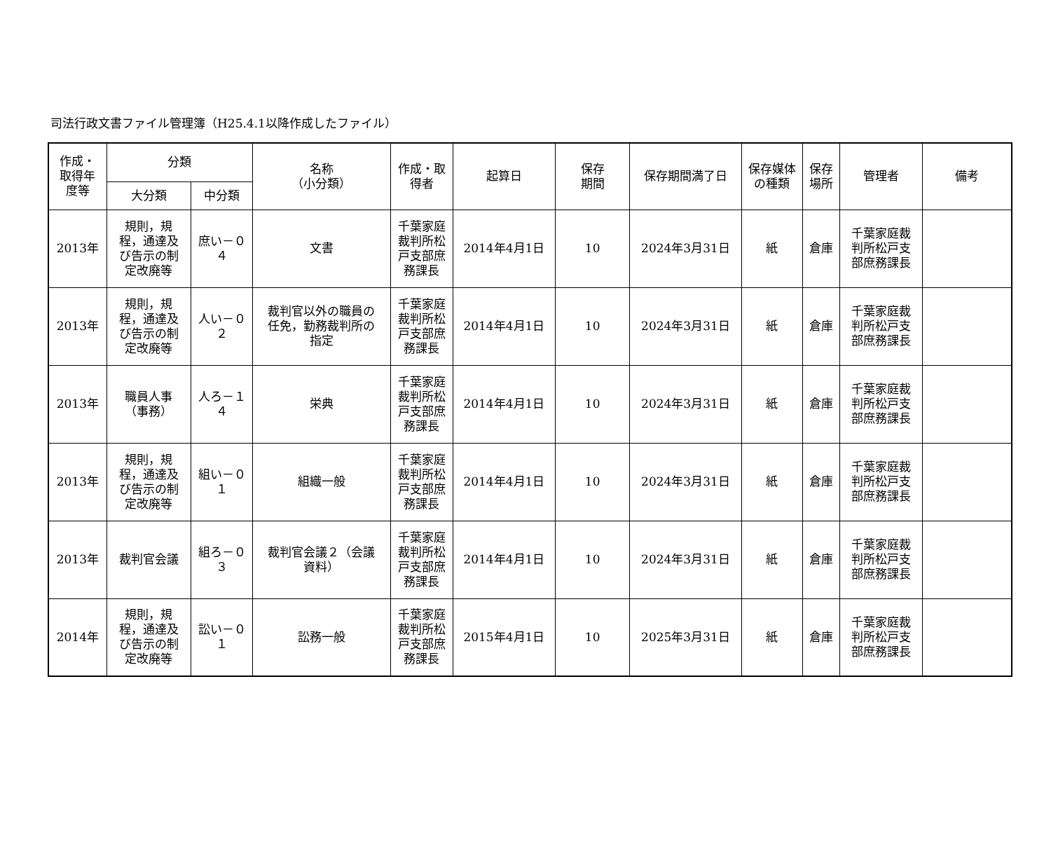司法行政文書ファイル管理簿（H25.4.1以降作成したファイル）
| 作成・ 取得年 度等 | 分類 | | 名称 （小分類） | 作成・取 得者 | 起算日 | 保存 期間 | 保存期間満了日 | 保存媒体 の種類 | 保存 場所 | 管理者 | 備考 |
| --- | --- | --- | --- | --- | --- | --- | --- | --- | --- | --- | --- |
| | 大分類 | 中分類 | | | | | | | | | |
| 2013年 | 規則，規 程，通達及 び告示の制 定改廃等 | 庶い－０ ４ | 文書 | 千葉家庭 裁判所松 戸支部庶 務課長 | 2014年4月1日 | 10 | 2024年3月31日 | 紙 | 倉庫 | 千葉家庭裁 判所松戸支 部庶務課長 | |
| 2013年 | 規則，規 程，通達及 び告示の制 定改廃等 | 人い－０ ２ | 裁判官以外の職員の 任免，勤務裁判所の 指定 | 千葉家庭 裁判所松 戸支部庶 務課長 | 2014年4月1日 | 10 | 2024年3月31日 | 紙 | 倉庫 | 千葉家庭裁 判所松戸支 部庶務課長 | |
| 2013年 | 職員人事 （事務） | 人ろ－１ ４ | 栄典 | 千葉家庭 裁判所松 戸支部庶 務課長 | 2014年4月1日 | 10 | 2024年3月31日 | 紙 | 倉庫 | 千葉家庭裁 判所松戸支 部庶務課長 | |
| 2013年 | 規則，規 程，通達及 び告示の制 定改廃等 | 組い－０ １ | 組織一般 | 千葉家庭 裁判所松 戸支部庶 務課長 | 2014年4月1日 | 10 | 2024年3月31日 | 紙 | 倉庫 | 千葉家庭裁 判所松戸支 部庶務課長 | |
| 2013年 | 裁判官会議 | 組ろ－０ ３ | 裁判官会議２（会議 資料） | 千葉家庭 裁判所松 戸支部庶 務課長 | 2014年4月1日 | 10 | 2024年3月31日 | 紙 | 倉庫 | 千葉家庭裁 判所松戸支 部庶務課長 | |
| 2014年 | 規則，規 程，通達及 び告示の制 定改廃等 | 訟い－０ １ | 訟務一般 | 千葉家庭 裁判所松 戸支部庶 務課長 | 2015年4月1日 | 10 | 2025年3月31日 | 紙 | 倉庫 | 千葉家庭裁 判所松戸支 部庶務課長 | |